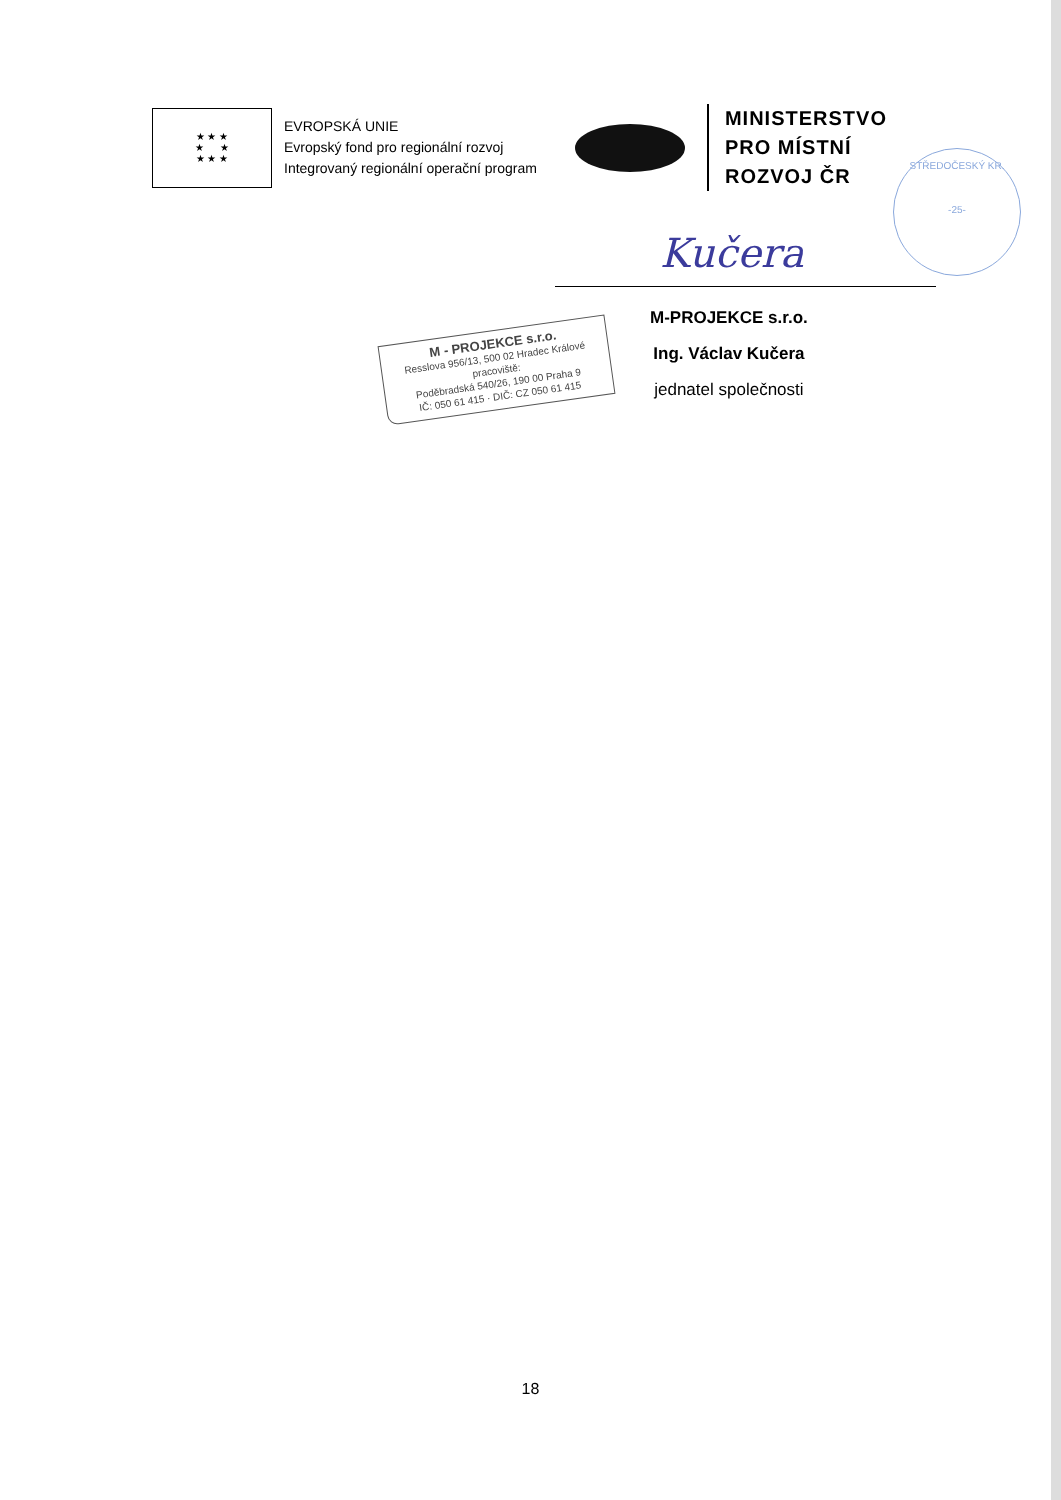★ ★ ★
★ ★
★ ★ ★
EVROPSKÁ UNIE
Evropský fond pro regionální rozvoj
Integrovaný regionální operační program
MINISTERSTVO
PRO MÍSTNÍ
ROZVOJ ČR
STŘEDOČESKÝ KR.
-25-
Kučera
M-PROJEKCE s.r.o.
Ing. Václav Kučera
jednatel společnosti
M - PROJEKCE s.r.o.
Resslova 956/13, 500 02 Hradec Králové
pracoviště:
Poděbradská 540/26, 190 00 Praha 9
IČ: 050 61 415 · DIČ: CZ 050 61 415
18